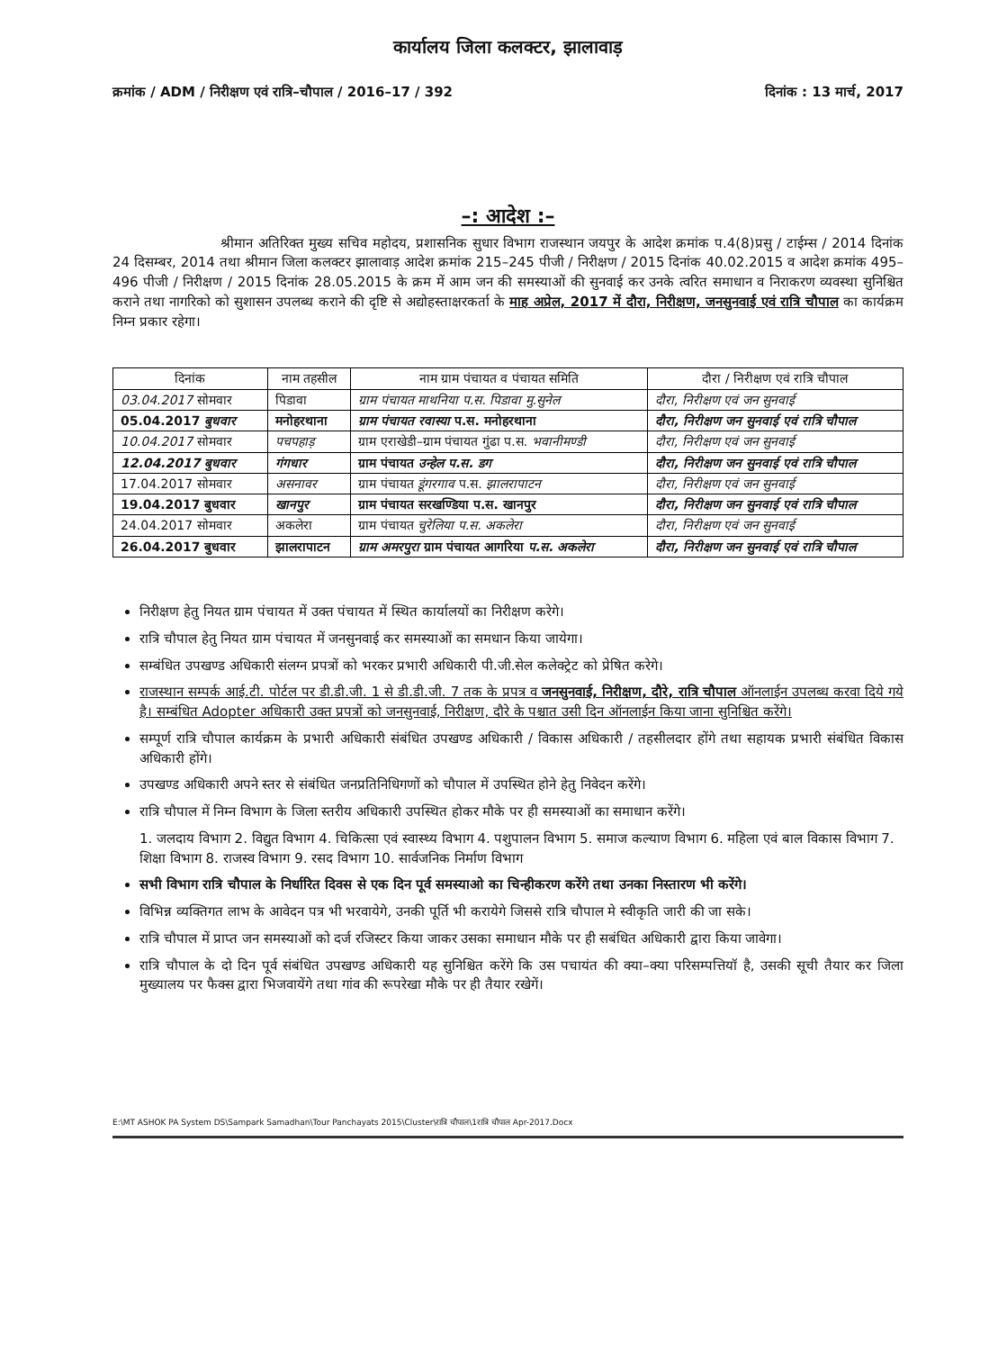कार्यालय जिला कलक्टर, झालावाड़
क्रमांक / ADM / निरीक्षण एवं रात्रि–चौपाल / 2016–17 / 392 दिनांक : 13 मार्च, 2017
–: आदेश :–
श्रीमान अतिरिक्त मुख्य सचिव महोदय, प्रशासनिक सुधार विभाग राजस्थान जयपुर के आदेश क्रमांक प.4(8)प्रसु / टाईम्स / 2014 दिनांक 24 दिसम्बर, 2014 तथा श्रीमान जिला कलक्टर झालावाड़ आदेश क्रमांक 215–245 पीजी / निरीक्षण / 2015 दिनांक 40.02.2015 व आदेश क्रमांक 495–496 पीजी / निरीक्षण / 2015 दिनांक 28.05.2015 के क्रम में आम जन की समस्याओं की सुनवाई कर उनके त्वरित समाधान व निराकरण व्यवस्था सुनिश्चित कराने तथा नागरिको को सुशासन उपलब्ध कराने की दृष्टि से अद्योहस्ताक्षरकर्ता के माह अप्रेल, 2017 में दौरा, निरीक्षण, जनसुनवाई एवं रात्रि चौपाल का कार्यक्रम निम्न प्रकार रहेगा।
| दिनांक | नाम तहसील | नाम ग्राम पंचायत व पंचायत समिति | दौरा / निरीक्षण एवं रात्रि चौपाल |
| --- | --- | --- | --- |
| 03.04.2017 सोमवार | पिडावा | ग्राम पंचायत माथनिया प.स. पिडावा मु.सुनेल | दौरा, निरीक्षण एवं जन सुनवाई |
| 05.04.2017 बुधवार | मनोहरथाना | ग्राम पंचायत रवास्या प.स. मनोहरथाना | दौरा, निरीक्षण जन सुनवाई एवं रात्रि चौपाल |
| 10.04.2017 सोमवार | पचपहाड़ | ग्राम एराखेडी–ग्राम पंचायत गुंढा प.स. भवानीमण्डी | दौरा, निरीक्षण एवं जन सुनवाई |
| 12.04.2017 बुधवार | गंगधार | ग्राम पंचायत उन्हेल प.स. डग | दौरा, निरीक्षण जन सुनवाई एवं रात्रि चौपाल |
| 17.04.2017 सोमवार | असनावर | ग्राम पंचायत डूंगरगाव प.स. झालरापाटन | दौरा, निरीक्षण एवं जन सुनवाई |
| 19.04.2017 बुधवार | खानपुर | ग्राम पंचायत सरखण्डिया प.स. खानपुर | दौरा, निरीक्षण जन सुनवाई एवं रात्रि चौपाल |
| 24.04.2017 सोमवार | अकलेरा | ग्राम पंचायत चुरेलिया प.स. अकलेरा | दौरा, निरीक्षण एवं जन सुनवाई |
| 26.04.2017 बुधवार | झालरापाटन | ग्राम अमरपुरा ग्राम पंचायत आगरिया प.स. अकलेरा | दौरा, निरीक्षण जन सुनवाई एवं रात्रि चौपाल |
निरीक्षण हेतु नियत ग्राम पंचायत में उक्त पंचायत में स्थित कार्यालयों का निरीक्षण करेगे।
रात्रि चौपाल हेतु नियत ग्राम पंचायत में जनसुनवाई कर समस्याओं का समधान किया जायेगा।
सम्बंधित उपखण्ड अधिकारी संलग्न प्रपत्रों को भरकर प्रभारी अधिकारी पी.जी.सेल कलेक्ट्रेट को प्रेषित करेगे।
राजस्थान सम्पर्क आई.टी. पोर्टल पर डी.डी.जी. 1 से डी.डी.जी. 7 तक के प्रपत्र व जनसुनवाई, निरीक्षण, दौरे, रात्रि चौपाल ऑनलाईन उपलब्ध करवा दिये गये है। सम्बंधित Adopter अधिकारी उक्त प्रपत्रों को जनसुनवाई, निरीक्षण, दौरे के पश्चात उसी दिन ऑनलाईन किया जाना सुनिश्चित करेंगे।
सम्पूर्ण रात्रि चौपाल कार्यक्रम के प्रभारी अधिकारी संबंधित उपखण्ड अधिकारी / विकास अधिकारी / तहसीलदार होंगे तथा सहायक प्रभारी संबंधित विकास अधिकारी होंगे।
उपखण्ड अधिकारी अपने स्तर से संबंधित जनप्रतिनिधिगणों को चौपाल में उपस्थित होने हेतु निवेदन करेंगे।
रात्रि चौपाल में निम्न विभाग के जिला स्तरीय अधिकारी उपस्थित होकर मौके पर ही समस्याओं का समाधान करेंगे।
1. जलदाय विभाग 2. विद्युत विभाग 4. चिकित्सा एवं स्वास्थ्य विभाग 4. पशुपालन विभाग 5. समाज कल्याण विभाग 6. महिला एवं बाल विकास विभाग 7. शिक्षा विभाग 8. राजस्व विभाग 9. रसद विभाग 10. सार्वजनिक निर्माण विभाग
सभी विभाग रात्रि चौपाल के निर्धारित दिवस से एक दिन पूर्व समस्याओ का चिन्हीकरण करेंगे तथा उनका निस्तारण भी करेंगे।
विभिन्न व्यक्तिगत लाभ के आवेदन पत्र भी भरवायेगे, उनकी पूर्ति भी करायेगे जिससे रात्रि चौपाल मे स्वीकृति जारी की जा सके।
रात्रि चौपाल में प्राप्त जन समस्याओं को दर्ज रजिस्टर किया जाकर उसका समाधान मौके पर ही सबंधित अधिकारी द्वारा किया जावेगा।
रात्रि चौपाल के दो दिन पूर्व संबंधित उपखण्ड अधिकारी यह सुनिश्चित करेंगे कि उस पचायंत की क्या–क्या परिसम्पत्तियॉ है, उसकी सूची तैयार कर जिला मुख्यालय पर फैक्स द्वारा भिजवायेंगे तथा गांव की रूपरेखा मौके पर ही तैयार रखेगें।
E:\MT ASHOK PA System DS\Sampark Samadhan\Tour Panchayats 2015\Cluster\रात्रि चौपाल\1रात्रि चौपाल Apr-2017.Docx